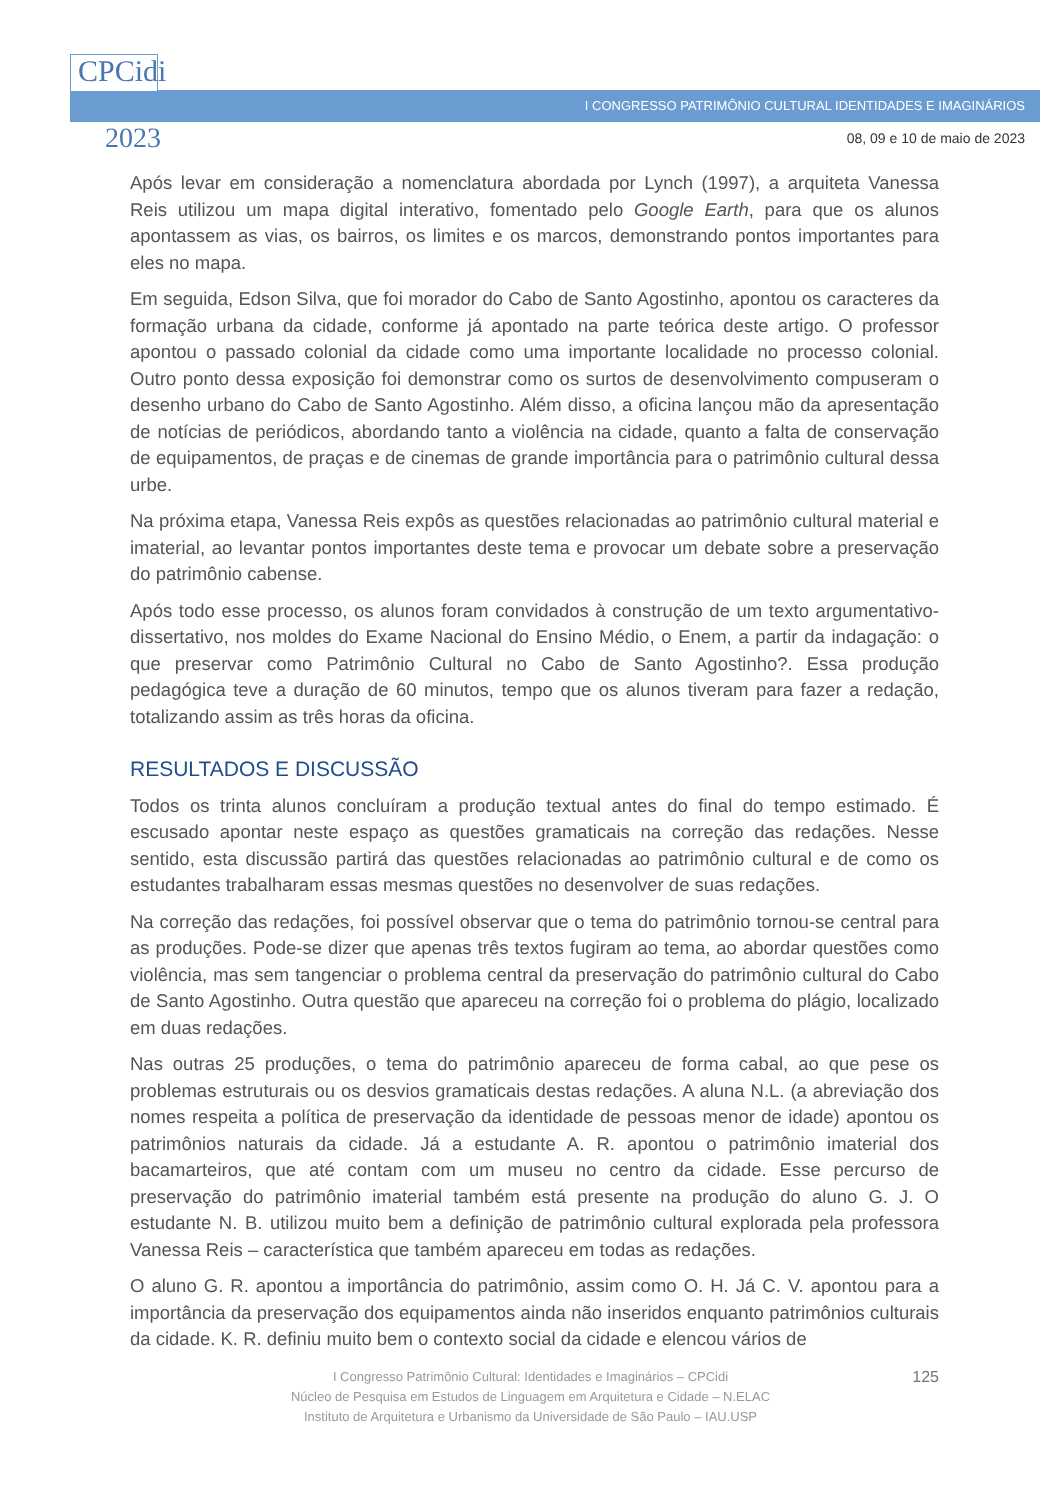CPCidi
2023
I CONGRESSO PATRIMÔNIO CULTURAL IDENTIDADES E IMAGINÁRIOS
08, 09 e 10 de maio de 2023
Após levar em consideração a nomenclatura abordada por Lynch (1997), a arquiteta Vanessa Reis utilizou um mapa digital interativo, fomentado pelo Google Earth, para que os alunos apontassem as vias, os bairros, os limites e os marcos, demonstrando pontos importantes para eles no mapa.
Em seguida, Edson Silva, que foi morador do Cabo de Santo Agostinho, apontou os caracteres da formação urbana da cidade, conforme já apontado na parte teórica deste artigo. O professor apontou o passado colonial da cidade como uma importante localidade no processo colonial. Outro ponto dessa exposição foi demonstrar como os surtos de desenvolvimento compuseram o desenho urbano do Cabo de Santo Agostinho. Além disso, a oficina lançou mão da apresentação de notícias de periódicos, abordando tanto a violência na cidade, quanto a falta de conservação de equipamentos, de praças e de cinemas de grande importância para o patrimônio cultural dessa urbe.
Na próxima etapa, Vanessa Reis expôs as questões relacionadas ao patrimônio cultural material e imaterial, ao levantar pontos importantes deste tema e provocar um debate sobre a preservação do patrimônio cabense.
Após todo esse processo, os alunos foram convidados à construção de um texto argumentativo-dissertativo, nos moldes do Exame Nacional do Ensino Médio, o Enem, a partir da indagação: o que preservar como Patrimônio Cultural no Cabo de Santo Agostinho?. Essa produção pedagógica teve a duração de 60 minutos, tempo que os alunos tiveram para fazer a redação, totalizando assim as três horas da oficina.
RESULTADOS E DISCUSSÃO
Todos os trinta alunos concluíram a produção textual antes do final do tempo estimado. É escusado apontar neste espaço as questões gramaticais na correção das redações. Nesse sentido, esta discussão partirá das questões relacionadas ao patrimônio cultural e de como os estudantes trabalharam essas mesmas questões no desenvolver de suas redações.
Na correção das redações, foi possível observar que o tema do patrimônio tornou-se central para as produções. Pode-se dizer que apenas três textos fugiram ao tema, ao abordar questões como violência, mas sem tangenciar o problema central da preservação do patrimônio cultural do Cabo de Santo Agostinho. Outra questão que apareceu na correção foi o problema do plágio, localizado em duas redações.
Nas outras 25 produções, o tema do patrimônio apareceu de forma cabal, ao que pese os problemas estruturais ou os desvios gramaticais destas redações. A aluna N.L. (a abreviação dos nomes respeita a política de preservação da identidade de pessoas menor de idade) apontou os patrimônios naturais da cidade. Já a estudante A. R. apontou o patrimônio imaterial dos bacamarteiros, que até contam com um museu no centro da cidade. Esse percurso de preservação do patrimônio imaterial também está presente na produção do aluno G. J. O estudante N. B. utilizou muito bem a definição de patrimônio cultural explorada pela professora Vanessa Reis – característica que também apareceu em todas as redações.
O aluno G. R. apontou a importância do patrimônio, assim como O. H. Já C. V. apontou para a importância da preservação dos equipamentos ainda não inseridos enquanto patrimônios culturais da cidade. K. R. definiu muito bem o contexto social da cidade e elencou vários de
125 I Congresso Patrimônio Cultural: Identidades e Imaginários – CPCidi
Núcleo de Pesquisa em Estudos de Linguagem em Arquitetura e Cidade – N.ELAC
Instituto de Arquitetura e Urbanismo da Universidade de São Paulo – IAU.USP